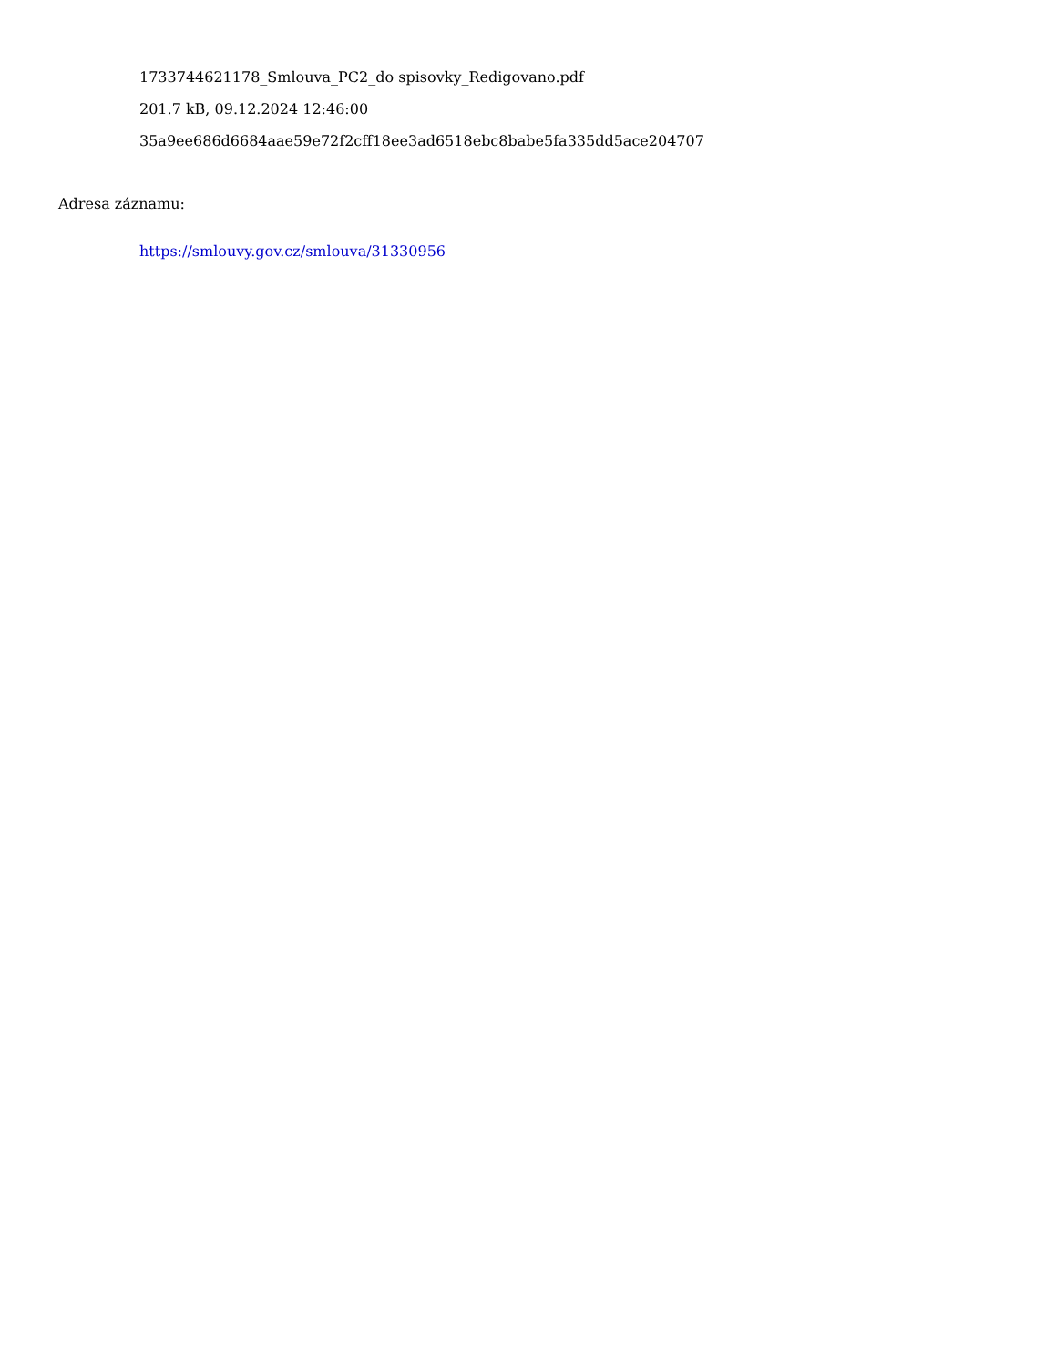1733744621178_Smlouva_PC2_do spisovky_Redigovano.pdf
201.7 kB, 09.12.2024 12:46:00
35a9ee686d6684aae59e72f2cff18ee3ad6518ebc8babe5fa335dd5ace204707
Adresa záznamu:
https://smlouvy.gov.cz/smlouva/31330956